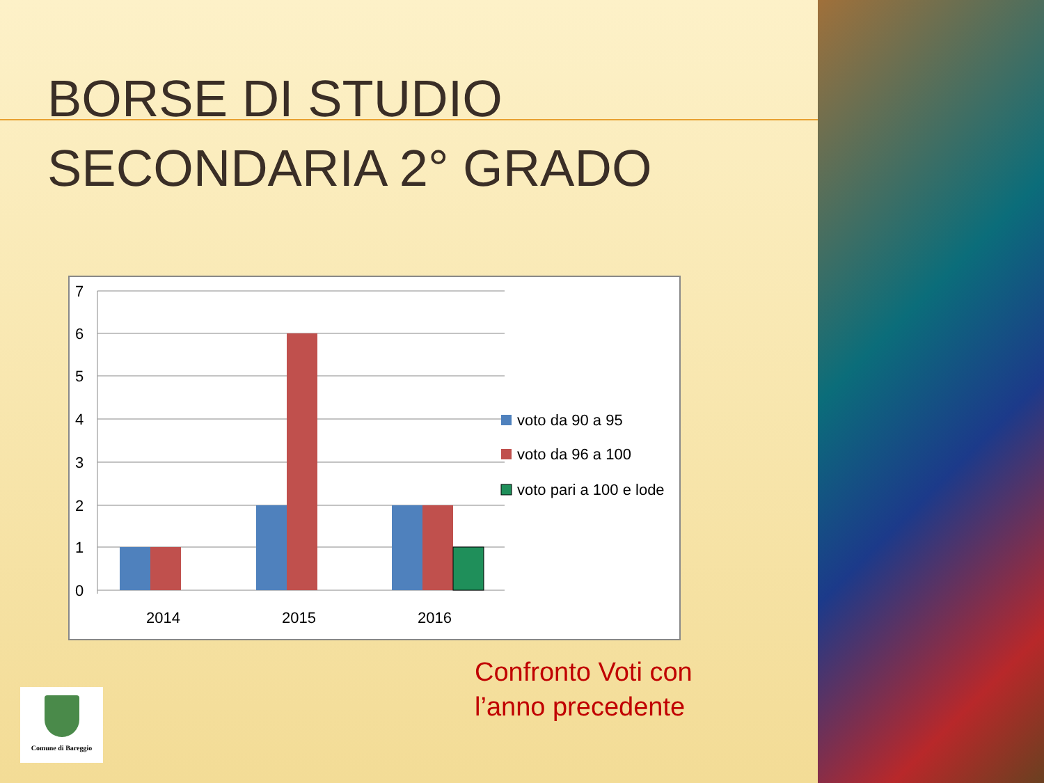BORSE DI STUDIO
SECONDARIA 2° GRADO
7
6
5
4
3
2
1
0
2014
2015
2016
voto da 90 a 95
voto da 96 a 100
voto pari a 100 e lode
Confronto Voti con
l’anno precedente
Comune di Bareggio